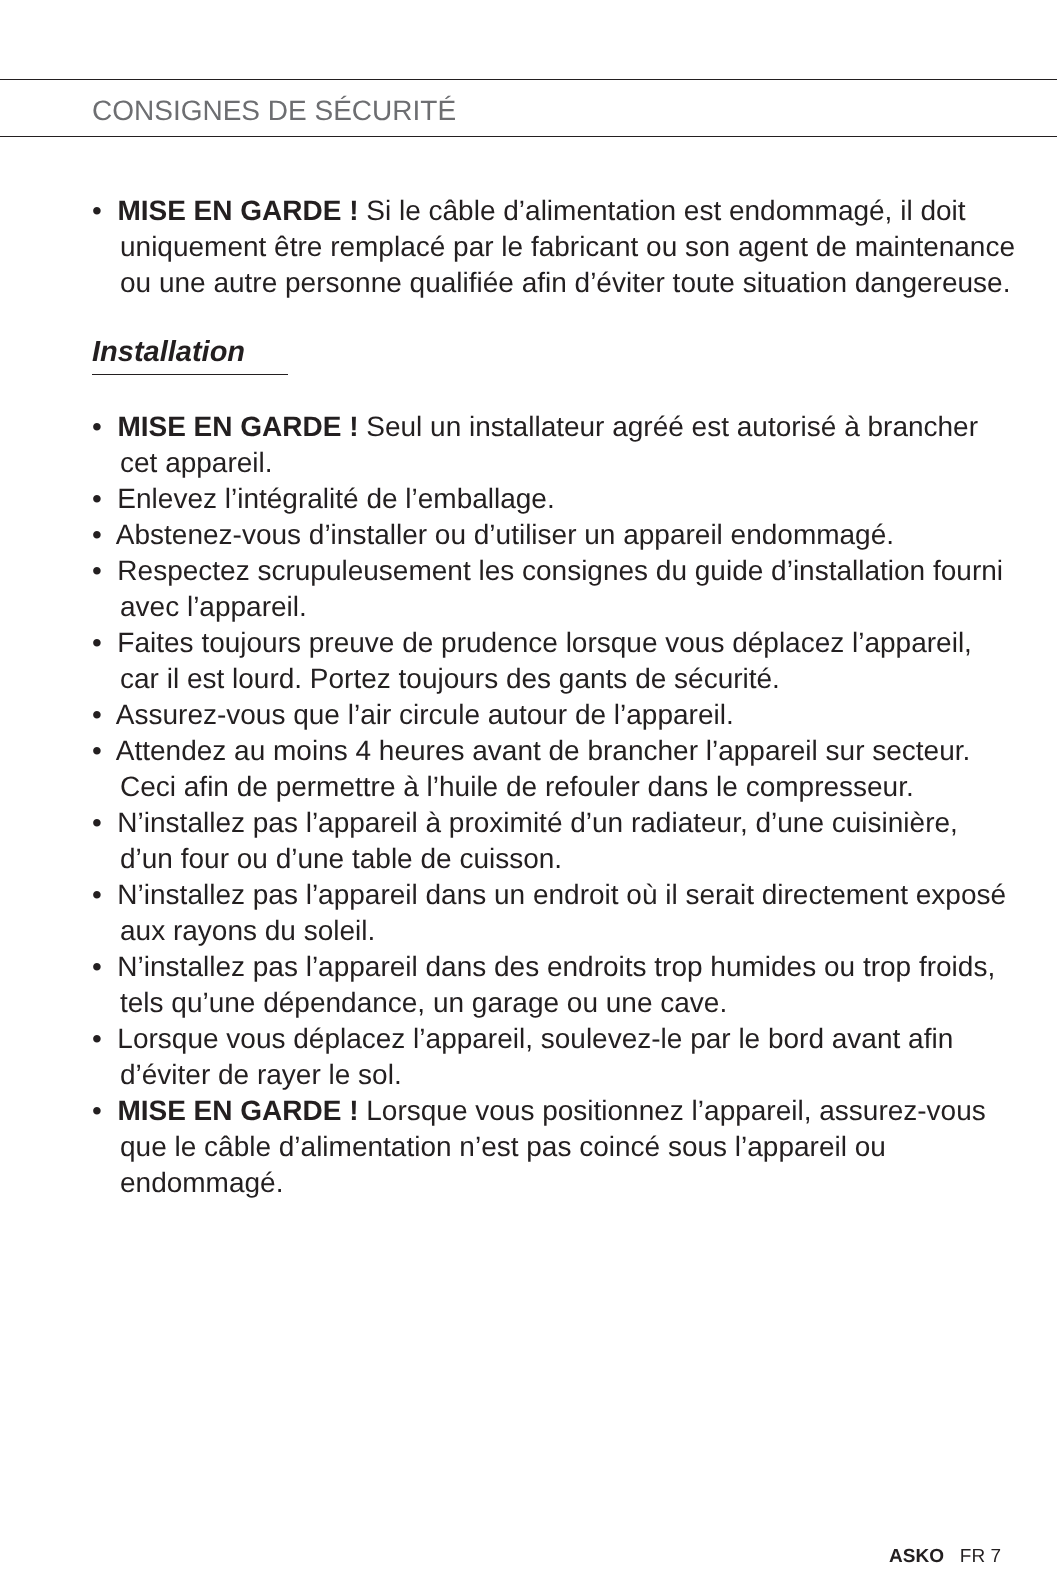CONSIGNES DE SÉCURITÉ
• MISE EN GARDE ! Si le câble d’alimentation est endommagé, il doit uniquement être remplacé par le fabricant ou son agent de maintenance ou une autre personne qualifiée afin d’éviter toute situation dangereuse.
Installation
• MISE EN GARDE ! Seul un installateur agréé est autorisé à brancher cet appareil.
• Enlevez l’intégralité de l’emballage.
• Abstenez-vous d’installer ou d’utiliser un appareil endommagé.
• Respectez scrupuleusement les consignes du guide d’installation fourni avec l’appareil.
• Faites toujours preuve de prudence lorsque vous déplacez l’appareil, car il est lourd. Portez toujours des gants de sécurité.
• Assurez-vous que l’air circule autour de l’appareil.
• Attendez au moins 4 heures avant de brancher l’appareil sur secteur. Ceci afin de permettre à l’huile de refouler dans le compresseur.
• N’installez pas l’appareil à proximité d’un radiateur, d’une cuisinière, d’un four ou d’une table de cuisson.
• N’installez pas l’appareil dans un endroit où il serait directement exposé aux rayons du soleil.
• N’installez pas l’appareil dans des endroits trop humides ou trop froids, tels qu’une dépendance, un garage ou une cave.
• Lorsque vous déplacez l’appareil, soulevez-le par le bord avant afin d’éviter de rayer le sol.
• MISE EN GARDE ! Lorsque vous positionnez l’appareil, assurez-vous que le câble d’alimentation n’est pas coincé sous l’appareil ou endommagé.
ASKO FR 7